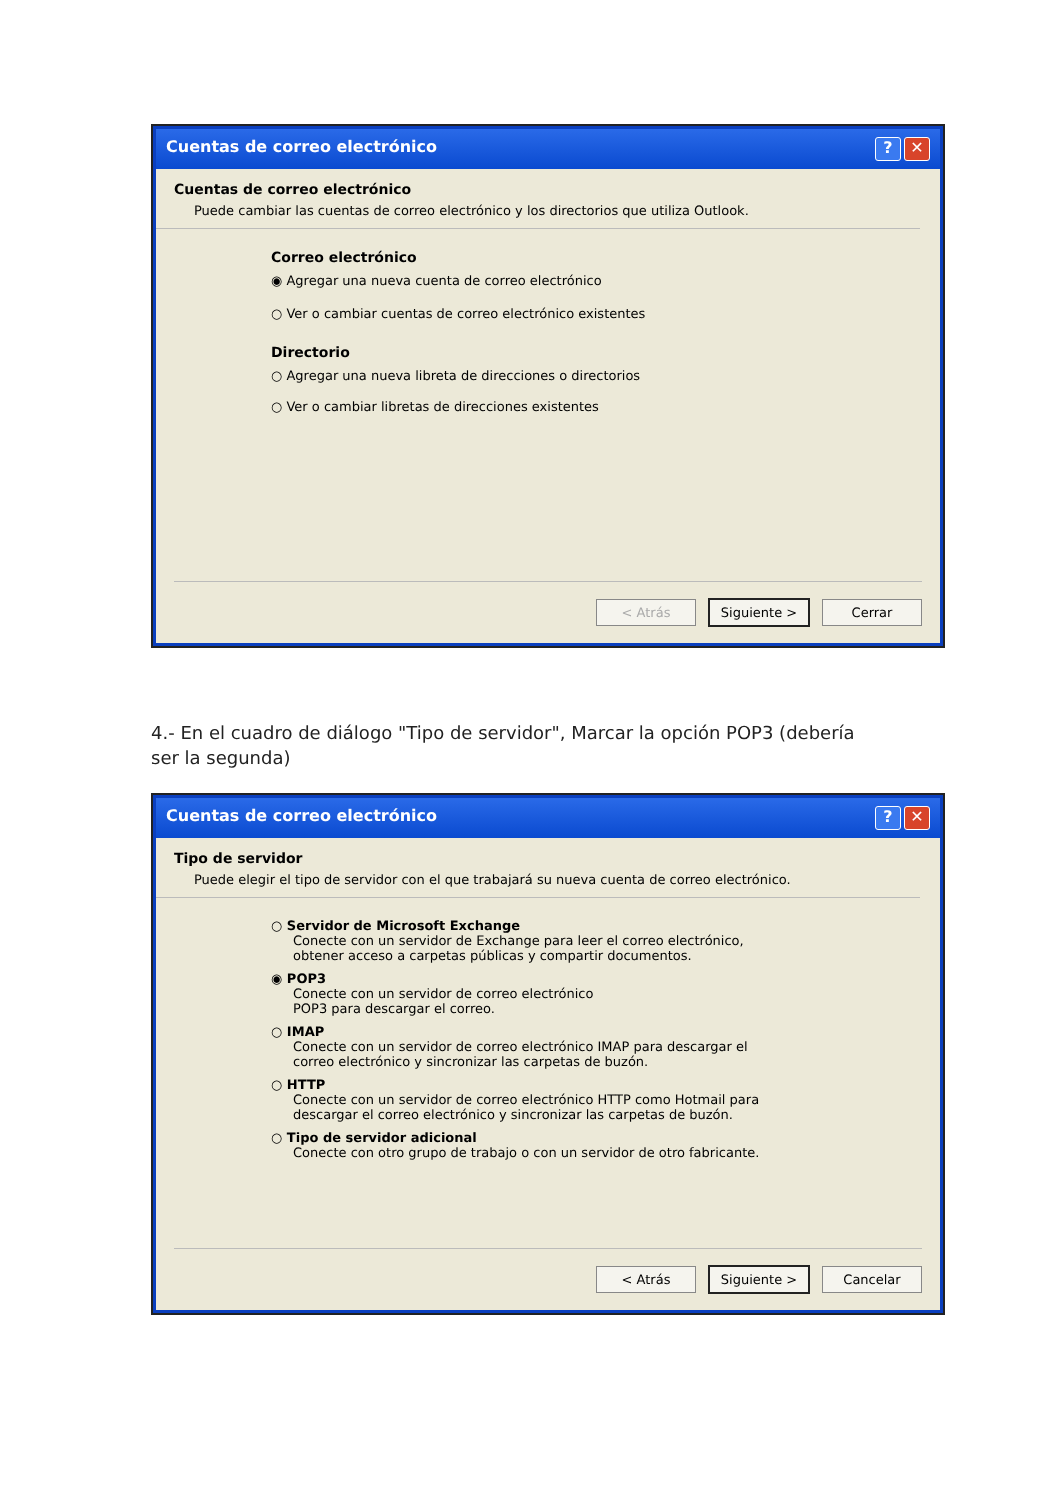Cuentas de correo electrónico? ✕
Cuentas de correo electrónico
Puede cambiar las cuentas de correo electrónico y los directorios que utiliza Outlook.
Correo electrónico
◉ Agregar una nueva cuenta de correo electrónico
○ Ver o cambiar cuentas de correo electrónico existentes
Directorio
○ Agregar una nueva libreta de direcciones o directorios
○ Ver o cambiar libretas de direcciones existentes
< Atrás Siguiente > Cerrar
4.- En el cuadro de diálogo "Tipo de servidor", Marcar la opción POP3 (debería ser la segunda)
Cuentas de correo electrónico? ✕
Tipo de servidor
Puede elegir el tipo de servidor con el que trabajará su nueva cuenta de correo electrónico.
○ Servidor de Microsoft Exchange
Conecte con un servidor de Exchange para leer el correo electrónico,
obtener acceso a carpetas públicas y compartir documentos.
◉ POP3
Conecte con un servidor de correo electrónico
POP3 para descargar el correo.
○ IMAP
Conecte con un servidor de correo electrónico IMAP para descargar el
correo electrónico y sincronizar las carpetas de buzón.
○ HTTP
Conecte con un servidor de correo electrónico HTTP como Hotmail para
descargar el correo electrónico y sincronizar las carpetas de buzón.
○ Tipo de servidor adicional
Conecte con otro grupo de trabajo o con un servidor de otro fabricante.
< Atrás Siguiente > Cancelar